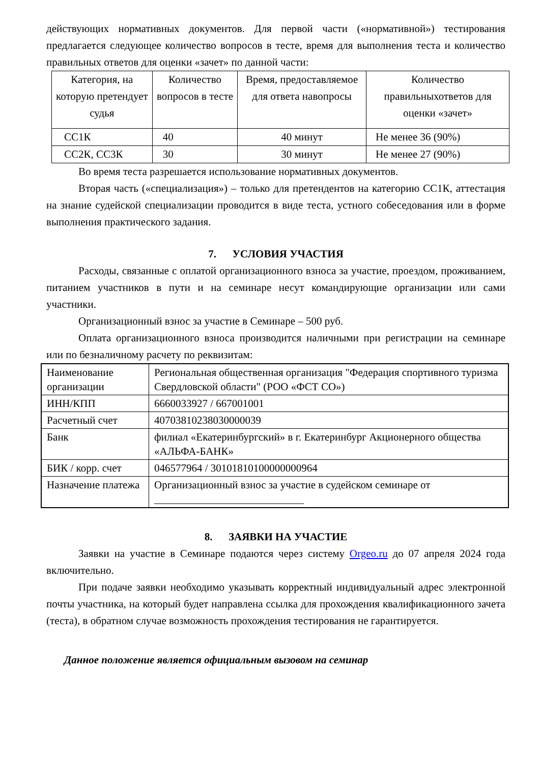действующих нормативных документов. Для первой части («нормативной») тестирования предлагается следующее количество вопросов в тесте, время для выполнения теста и количество правильных ответов для оценки «зачет» по данной части:
| Категория, на которую претендует судья | Количество вопросов в тесте | Время, предоставляемое для ответа навопросы | Количество правильныхответов для оценки «зачет» |
| СС1К | 40 | 40 минут | Не менее 36 (90%) |
| СС2К, СС3К | 30 | 30 минут | Не менее 27 (90%) |
Во время теста разрешается использование нормативных документов.
Вторая часть («специализация») – только для претендентов на категорию СС1К, аттестация на знание судейской специализации проводится в виде теста, устного собеседования или в форме выполнения практического задания.
7. УСЛОВИЯ УЧАСТИЯ
Расходы, связанные с оплатой организационного взноса за участие, проездом, проживанием, питанием участников в пути и на семинаре несут командирующие организации или сами участники.
Организационный взнос за участие в Семинаре – 500 руб.
Оплата организационного взноса производится наличными при регистрации на семинаре или по безналичному расчету по реквизитам:
| Наименование организации | Региональная общественная организация "Федерация спортивного туризма Свердловской области" (РОО «ФСТ СО») |
| ИНН/КПП | 6660033927 / 667001001 |
| Расчетный счет | 40703810238030000039 |
| Банк | филиал «Екатеринбургский» в г. Екатеринбург Акционерного общества «АЛЬФА-БАНК» |
| БИК / корр. счет | 046577964 / 30101810100000000964 |
| Назначение платежа | Организационный взнос за участие в судейском семинаре от ____________________________ |
8. ЗАЯВКИ НА УЧАСТИЕ
Заявки на участие в Семинаре подаются через систему Orgeo.ru до 07 апреля 2024 года включительно.
При подаче заявки необходимо указывать корректный индивидуальный адрес электронной почты участника, на который будет направлена ссылка для прохождения квалификационного зачета (теста), в обратном случае возможность прохождения тестирования не гарантируется.
Данное положение является официальным вызовом на семинар